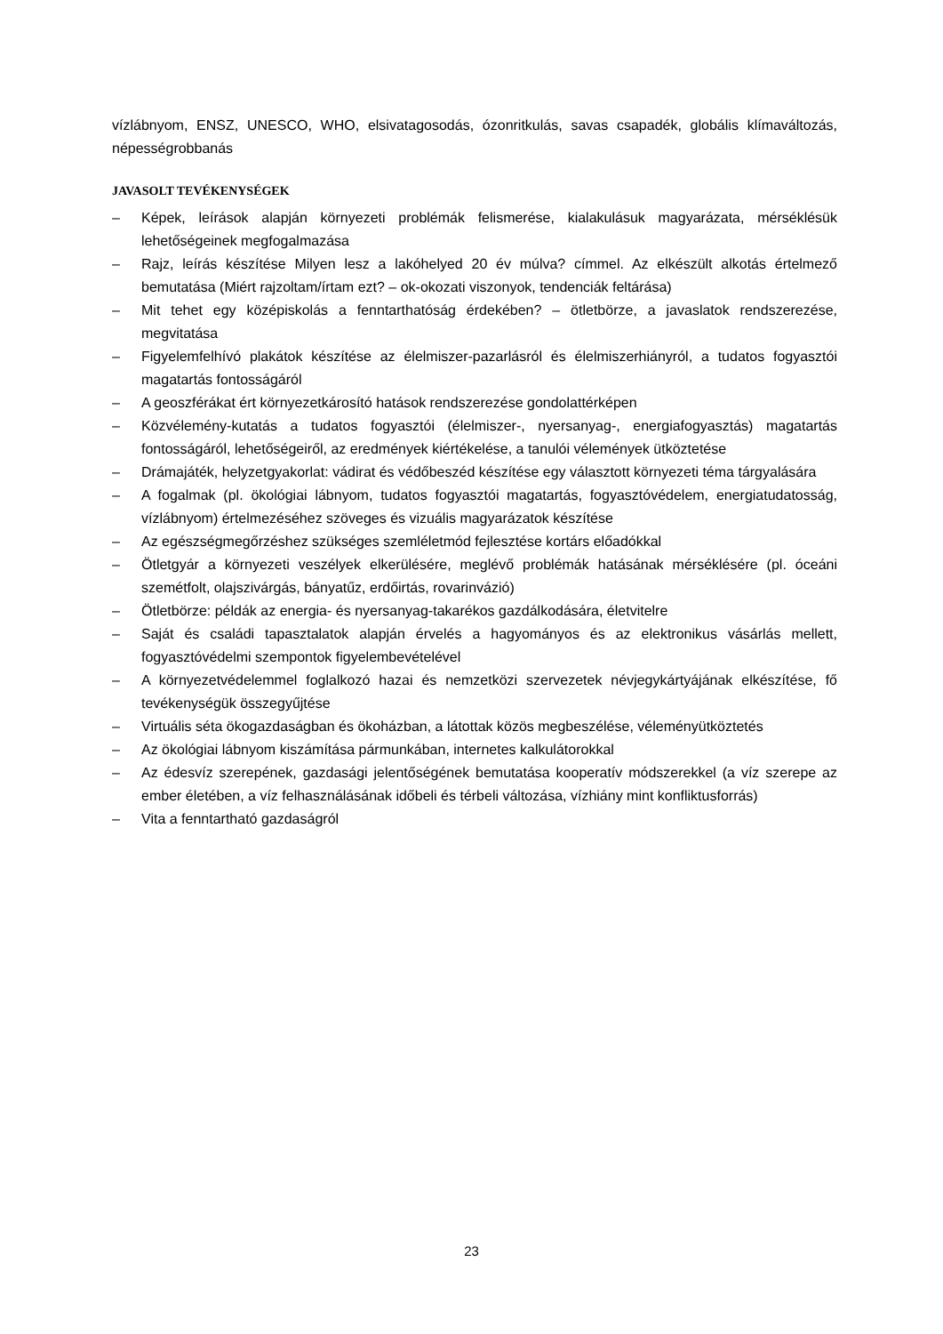vízlábnyom, ENSZ, UNESCO, WHO, elsivatagosodás, ózonritkulás, savas csapadék, globális klímaváltozás, népességrobbanás
JAVASOLT TEVÉKENYSÉGEK
– Képek, leírások alapján környezeti problémák felismerése, kialakulásuk magyarázata, mérséklésük lehetőségeinek megfogalmazása
– Rajz, leírás készítése Milyen lesz a lakóhelyed 20 év múlva? címmel. Az elkészült alkotás értelmező bemutatása (Miért rajzoltam/írtam ezt? – ok-okozati viszonyok, tendenciák feltárása)
– Mit tehet egy középiskolás a fenntarthatóság érdekében? – ötletbörze, a javaslatok rendszerezése, megvitatása
– Figyelemfelhívó plakátok készítése az élelmiszer-pazarlásról és élelmiszerhiányról, a tudatos fogyasztói magatartás fontosságáról
– A geoszférákat ért környezetkárosító hatások rendszerezése gondolattérképen
– Közvélemény-kutatás a tudatos fogyasztói (élelmiszer-, nyersanyag-, energiafogyasztás) magatartás fontosságáról, lehetőségeiről, az eredmények kiértékelése, a tanulói vélemények ütköztetése
– Drámajáték, helyzetgyakorlat: vádirat és védőbeszéd készítése egy választott környezeti téma tárgyalására
– A fogalmak (pl. ökológiai lábnyom, tudatos fogyasztói magatartás, fogyasztóvédelem, energiatudatosság, vízlábnyom) értelmezéséhez szöveges és vizuális magyarázatok készítése
– Az egészségmegőrzéshez szükséges szemléletmód fejlesztése kortárs előadókkal
– Ötletgyár a környezeti veszélyek elkerülésére, meglévő problémák hatásának mérséklésére (pl. óceáni szemétfolt, olajszivárgás, bányatűz, erdőirtás, rovarinvázió)
– Ötletbörze: példák az energia- és nyersanyag-takarékos gazdálkodására, életvitelre
– Saját és családi tapasztalatok alapján érvelés a hagyományos és az elektronikus vásárlás mellett, fogyasztóvédelmi szempontok figyelembevételével
– A környezetvédelemmel foglalkozó hazai és nemzetközi szervezetek névjegykártyájának elkészítése, fő tevékenységük összegyűjtése
– Virtuális séta ökogazdaságban és ökoházban, a látottak közös megbeszélése, véleményütköztetés
– Az ökológiai lábnyom kiszámítása pármunkában, internetes kalkulátorokkal
– Az édesvíz szerepének, gazdasági jelentőségének bemutatása kooperatív módszerekkel (a víz szerepe az ember életében, a víz felhasználásának időbeli és térbeli változása, vízhiány mint konfliktusforrás)
– Vita a fenntartható gazdaságról
23